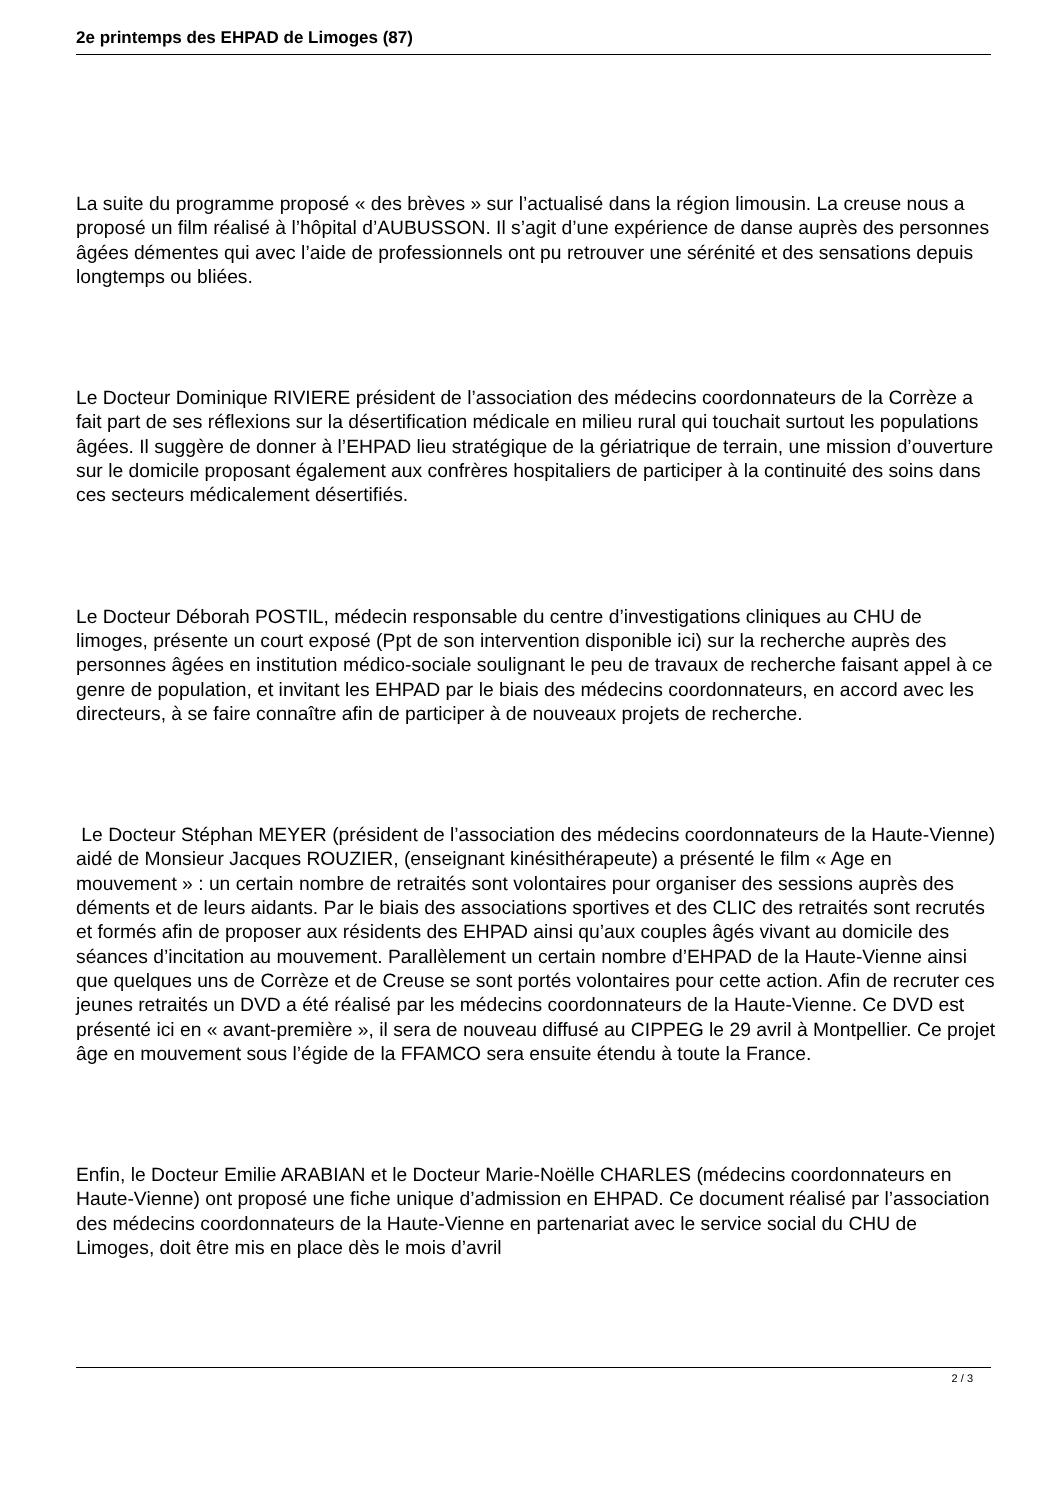2e printemps des EHPAD de Limoges (87)
La suite du programme proposé « des brèves » sur l’actualisé dans la région limousin. La creuse nous a proposé un film réalisé à l’hôpital d’AUBUSSON. Il s’agit d’une expérience de danse auprès des personnes âgées démentes qui avec l’aide de professionnels ont pu retrouver une sérénité et des sensations depuis longtemps ou bliées.
Le Docteur Dominique RIVIERE président de l’association des médecins coordonnateurs de la Corrèze a fait part de ses réflexions sur la désertification médicale en milieu rural qui touchait surtout les populations âgées. Il suggère de donner à l’EHPAD lieu stratégique de la gériatrique de terrain, une mission d’ouverture sur le domicile proposant également aux confrères hospitaliers de participer à la continuité des soins dans ces secteurs médicalement désertifiés.
Le Docteur Déborah POSTIL, médecin responsable du centre d’investigations cliniques au CHU de limoges, présente un court exposé (Ppt de son intervention disponible ici) sur la recherche auprès des personnes âgées en institution médico-sociale soulignant le peu de travaux de recherche faisant appel à ce genre de population, et invitant les EHPAD par le biais des médecins coordonnateurs, en accord avec les directeurs, à se faire connaître afin de participer à de nouveaux projets de recherche.
Le Docteur Stéphan MEYER (président de l’association des médecins coordonnateurs de la Haute-Vienne) aidé de Monsieur Jacques ROUZIER, (enseignant kinésithérapeute) a présenté le film « Age en mouvement » : un certain nombre de retraités sont volontaires pour organiser des sessions auprès des déments et de leurs aidants. Par le biais des associations sportives et des CLIC des retraités sont recrutés et formés afin de proposer aux résidents des EHPAD ainsi qu’aux couples âgés vivant au domicile des séances d’incitation au mouvement. Parallèlement un certain nombre d’EHPAD de la Haute-Vienne ainsi que quelques uns de Corrèze et de Creuse se sont portés volontaires pour cette action. Afin de recruter ces jeunes retraités un DVD a été réalisé par les médecins coordonnateurs de la Haute-Vienne. Ce DVD est présenté ici en « avant-première », il sera de nouveau diffusé au CIPPEG le 29 avril à Montpellier. Ce projet âge en mouvement sous l’égide de la FFAMCO sera ensuite étendu à toute la France.
Enfin, le Docteur Emilie ARABIAN et le Docteur Marie-Noëlle CHARLES (médecins coordonnateurs en Haute-Vienne) ont proposé une fiche unique d’admission en EHPAD. Ce document réalisé par l’association des médecins coordonnateurs de la Haute-Vienne en partenariat avec le service social du CHU de Limoges, doit être mis en place dès le mois d’avril
2 / 3